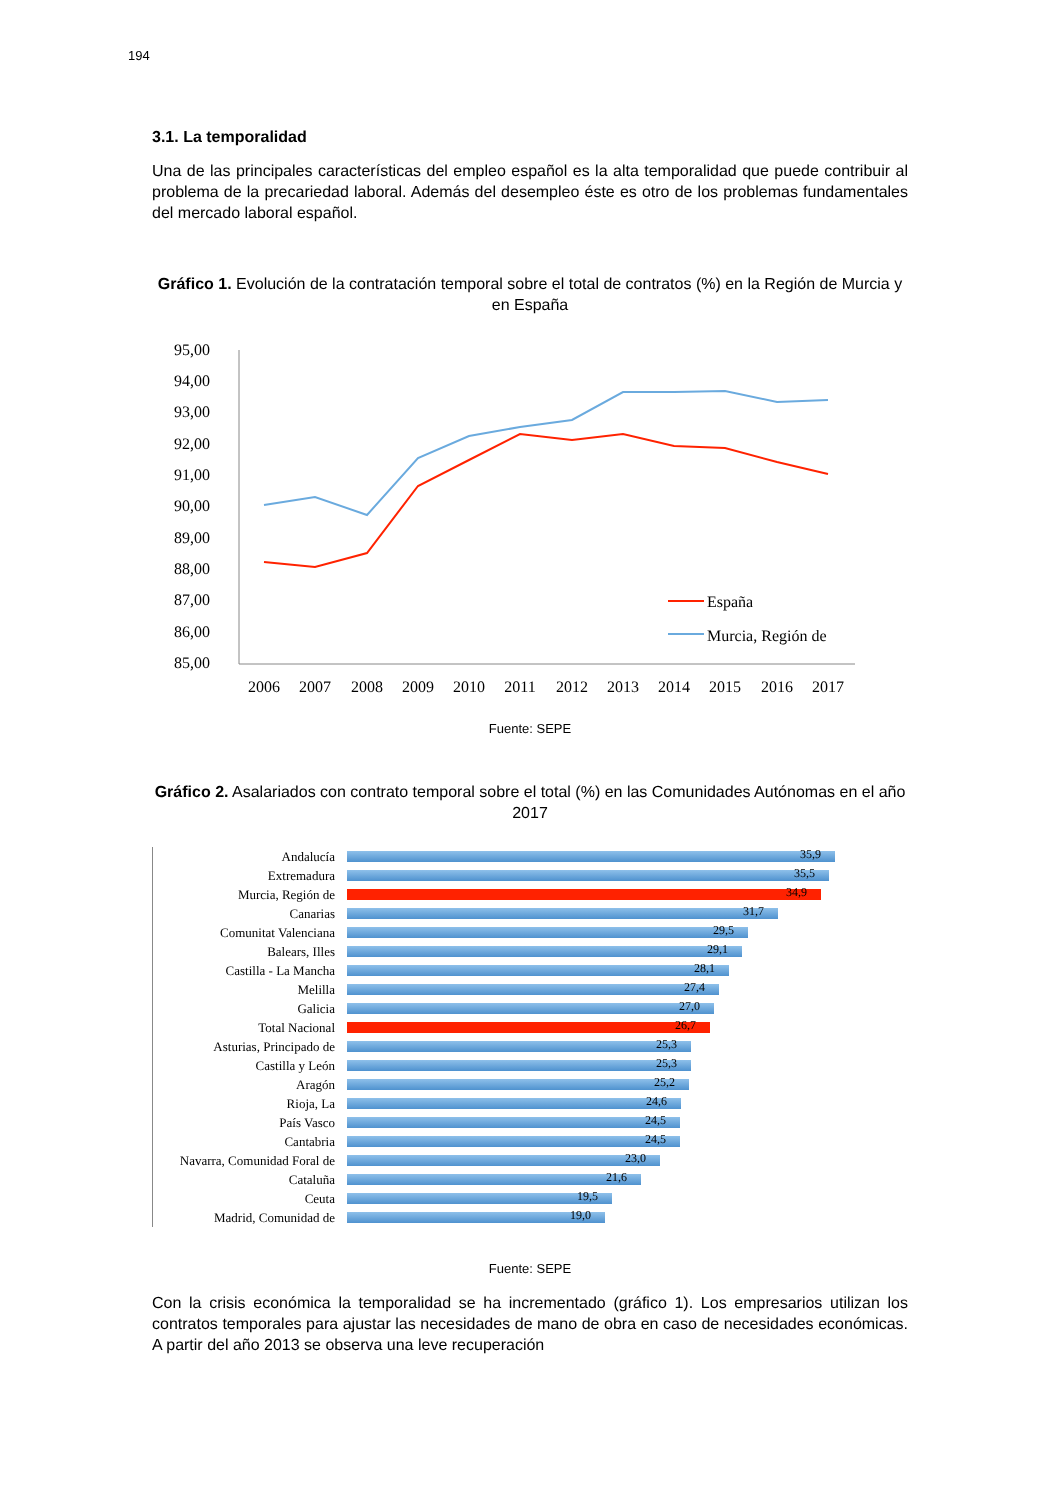194
3.1. La temporalidad
Una de las principales características del empleo español es la alta temporalidad que puede contribuir al problema de la precariedad laboral. Además del desempleo éste es otro de los problemas fundamentales del mercado laboral español.
Gráfico 1. Evolución de la contratación temporal sobre el total de contratos (%) en la Región de Murcia y en España
95,00
94,00
93,00
92,00
91,00
90,00
89,00
88,00
87,00
86,00
85,00
2006
2007
2008
2009
2010
2011
2012
2013
2014
2015
2016
2017
España
Murcia, Región de
Fuente: SEPE
Gráfico 2. Asalariados con contrato temporal sobre el total (%) en las Comunidades Autónomas en el año 2017
Andalucía
35,9
Extremadura
35,5
Murcia, Región de
34,9
Canarias
31,7
Comunitat Valenciana
29,5
Balears, Illes
29,1
Castilla - La Mancha
28,1
Melilla
27,4
Galicia
27,0
Total Nacional
26,7
Asturias, Principado de
25,3
Castilla y León
25,3
Aragón
25,2
Rioja, La
24,6
País Vasco
24,5
Cantabria
24,5
Navarra, Comunidad Foral de
23,0
Cataluña
21,6
Ceuta
19,5
Madrid, Comunidad de
19,0
Fuente: SEPE
Con la crisis económica la temporalidad se ha incrementado (gráfico 1). Los empresarios utilizan los contratos temporales para ajustar las necesidades de mano de obra en caso de necesidades económicas. A partir del año 2013 se observa una leve recuperación